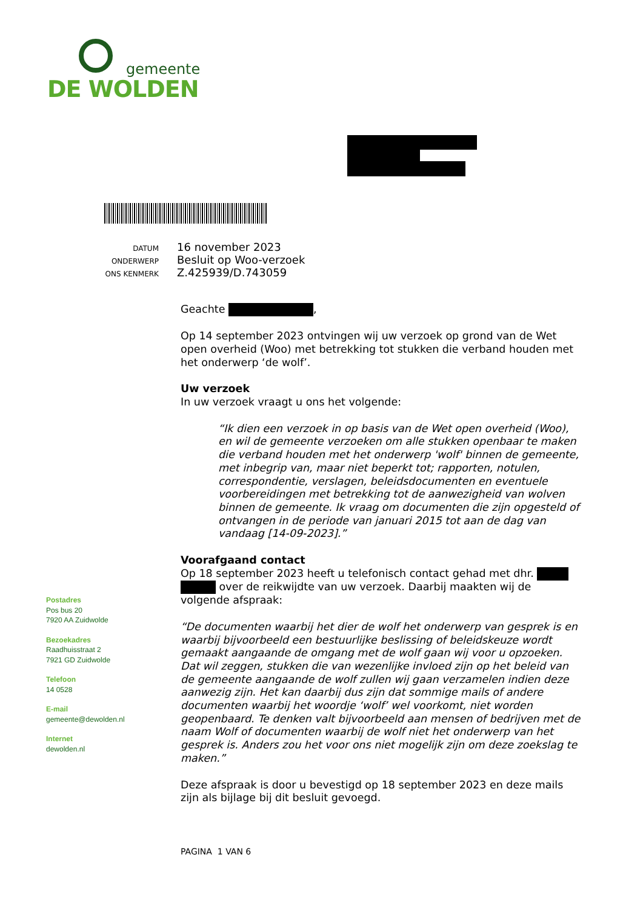gemeente
DE WOLDEN
DATUM 16 november 2023
ONDERWERP Besluit op Woo-verzoek
ONS KENMERK Z.425939/D.743059
Geachte ,
Op 14 september 2023 ontvingen wij uw verzoek op grond van de Wet open overheid (Woo) met betrekking tot stukken die verband houden met het onderwerp ‘de wolf’.
Uw verzoek
In uw verzoek vraagt u ons het volgende:
“Ik dien een verzoek in op basis van de Wet open overheid (Woo), en wil de gemeente verzoeken om alle stukken openbaar te maken die verband houden met het onderwerp 'wolf' binnen de gemeente, met inbegrip van, maar niet beperkt tot; rapporten, notulen, correspondentie, verslagen, beleidsdocumenten en eventuele voorbereidingen met betrekking tot de aanwezigheid van wolven binnen de gemeente. Ik vraag om documenten die zijn opgesteld of ontvangen in de periode van januari 2015 tot aan de dag van vandaag [14-09-2023].”
Voorafgaand contact
Op 18 september 2023 heeft u telefonisch contact gehad met dhr. over de reikwijdte van uw verzoek. Daarbij maakten wij de volgende afspraak:
“De documenten waarbij het dier de wolf het onderwerp van gesprek is en waarbij bijvoorbeeld een bestuurlijke beslissing of beleidskeuze wordt gemaakt aangaande de omgang met de wolf gaan wij voor u opzoeken. Dat wil zeggen, stukken die van wezenlijke invloed zijn op het beleid van de gemeente aangaande de wolf zullen wij gaan verzamelen indien deze aanwezig zijn. Het kan daarbij dus zijn dat sommige mails of andere documenten waarbij het woordje ‘wolf’ wel voorkomt, niet worden geopenbaard. Te denken valt bijvoorbeeld aan mensen of bedrijven met de naam Wolf of documenten waarbij de wolf niet het onderwerp van het gesprek is. Anders zou het voor ons niet mogelijk zijn om deze zoekslag te maken.”
Deze afspraak is door u bevestigd op 18 september 2023 en deze mails zijn als bijlage bij dit besluit gevoegd.
Postadres
Pos bus 20
7920 AA Zuidwolde
Bezoekadres
Raadhuisstraat 2
7921 GD Zuidwolde
Telefoon
14 0528
E-mail
gemeente@dewolden.nl
Internet
dewolden.nl
PAGINA 1 VAN 6